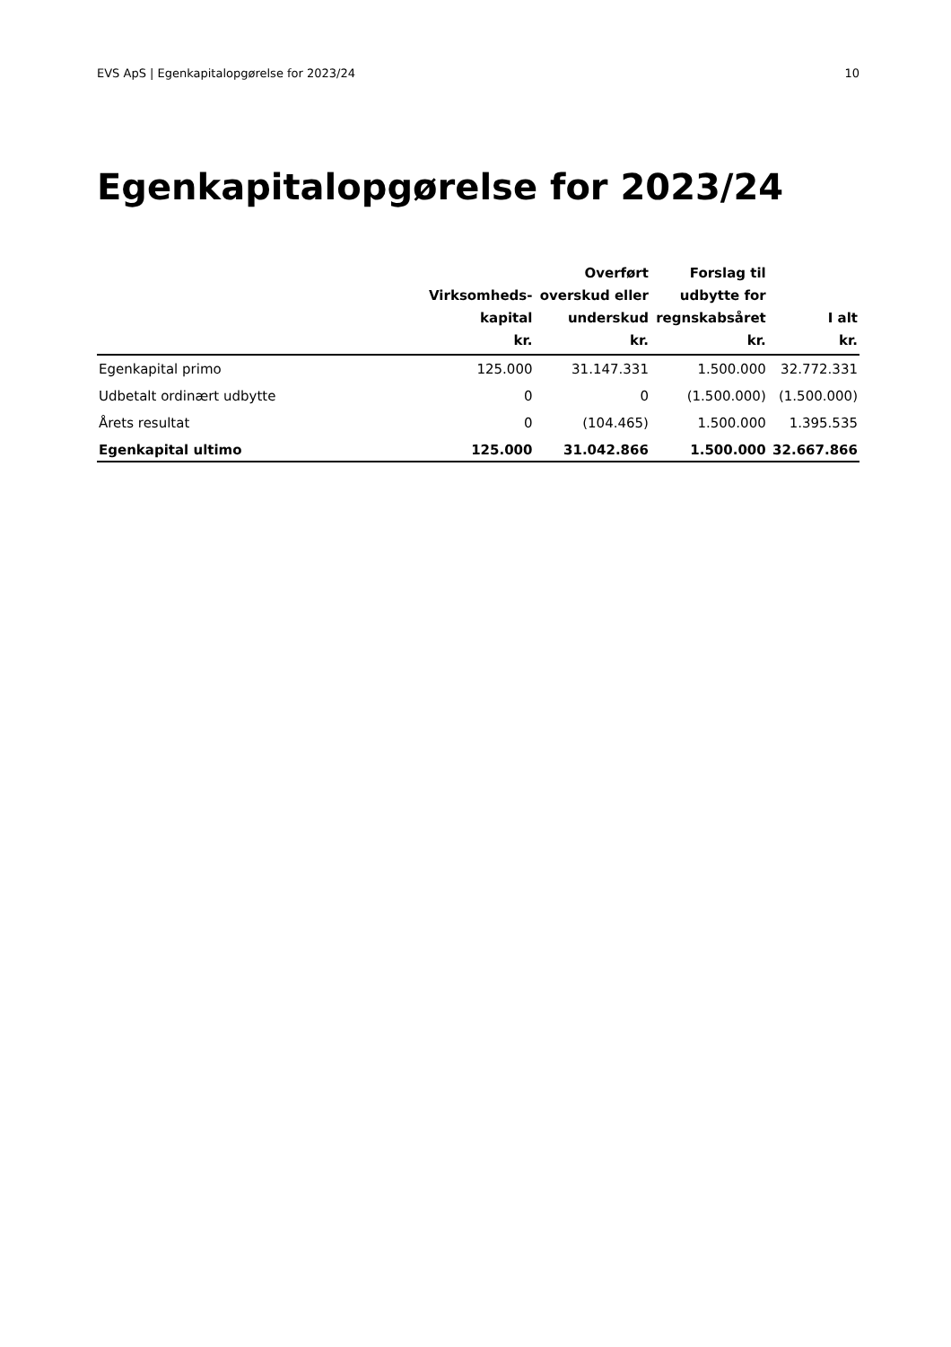EVS ApS | Egenkapitalopgørelse for 2023/24 10
Egenkapitalopgørelse for 2023/24
| | Virksomheds- kapital kr. | Overført overskud eller underskud kr. | Forslag til udbytte for regnskabsåret kr. | I alt kr. |
| --- | --- | --- | --- | --- |
| Egenkapital primo | 125.000 | 31.147.331 | 1.500.000 | 32.772.331 |
| Udbetalt ordinært udbytte | 0 | 0 | (1.500.000) | (1.500.000) |
| Årets resultat | 0 | (104.465) | 1.500.000 | 1.395.535 |
| Egenkapital ultimo | 125.000 | 31.042.866 | 1.500.000 | 32.667.866 |